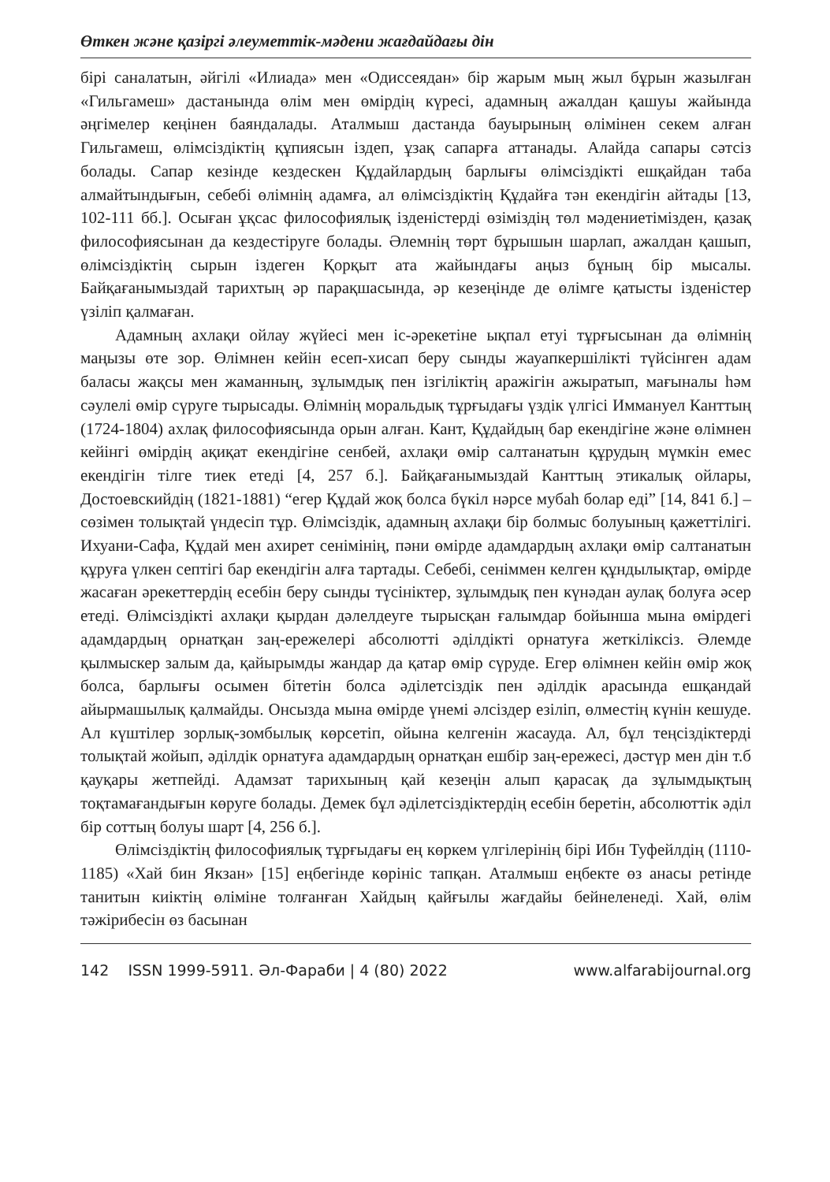Өткен және қазіргі әлеуметтік-мәдени жағдайдағы дін
бірі саналатын, әйгілі «Илиада» мен «Одиссеядан» бір жарым мың жыл бұрын жазылған «Гильгамеш» дастанында өлім мен өмірдің күресі, адамның ажалдан қашуы жайында әңгімелер кеңінен баяндалады. Аталмыш дастанда бауырының өлімінен секем алған Гильгамеш, өлімсіздіктің құпиясын іздеп, ұзақ сапарға аттанады. Алайда сапары сәтсіз болады. Сапар кезінде кездескен Құдайлардың барлығы өлімсіздікті ешқайдан таба алмайтындығын, себебі өлімнің адамға, ал өлімсіздіктің Құдайға тән екендігін айтады [13, 102-111 бб.]. Осыған ұқсас философиялық ізденістерді өзіміздің төл мәдениетімізден, қазақ философиясынан да кездестіруге болады. Әлемнің төрт бұрышын шарлап, ажалдан қашып, өлімсіздіктің сырын іздеген Қорқыт ата жайындағы аңыз бұның бір мысалы. Байқағанымыздай тарихтың әр парақшасында, әр кезеңінде де өлімге қатысты ізденістер үзіліп қалмаған.
Адамның ахлақи ойлау жүйесі мен іс-әрекетіне ықпал етуі тұрғысынан да өлімнің маңызы өте зор. Өлімнен кейін есеп-хисап беру сынды жауапкершілікті түйсінген адам баласы жақсы мен жаманның, зұлымдық пен ізгіліктің аражігін ажыратып, мағыналы һәм сәулелі өмір сүруге тырысады. Өлімнің моральдық тұрғыдағы үздік үлгісі Иммануел Канттың (1724-1804) ахлақ философиясында орын алған. Кант, Құдайдың бар екендігіне және өлімнен кейінгі өмірдің ақиқат екендігіне сенбей, ахлақи өмір салтанатын құрудың мүмкін емес екендігін тілге тиек етеді [4, 257 б.]. Байқағанымыздай Канттың этикалық ойлары, Достоевскийдің (1821-1881) “егер Құдай жоқ болса бүкіл нәрсе мубаһ болар еді” [14, 841 б.] – сөзімен толықтай үндесіп тұр. Өлімсіздік, адамның ахлақи бір болмыс болуының қажеттілігі. Ихуани-Сафа, Құдай мен ахирет сенімінің, пәни өмірде адамдардың ахлақи өмір салтанатын құруға үлкен септігі бар екендігін алға тартады. Себебі, сеніммен келген құндылықтар, өмірде жасаған әрекеттердің есебін беру сынды түсініктер, зұлымдық пен күнәдан аулақ болуға әсер етеді. Өлімсіздікті ахлақи қырдан дәлелдеуге тырысқан ғалымдар бойынша мына өмірдегі адамдардың орнатқан заң-ережелері абсолютті әділдікті орнатуға жеткіліксіз. Әлемде қылмыскер залым да, қайырымды жандар да қатар өмір сүруде. Егер өлімнен кейін өмір жоқ болса, барлығы осымен бітетін болса әділетсіздік пен әділдік арасында ешқандай айырмашылық қалмайды. Онсызда мына өмірде үнемі әлсіздер езіліп, өлместің күнін кешуде. Ал күштілер зорлық-зомбылық көрсетіп, ойына келгенін жасауда. Ал, бұл теңсіздіктерді толықтай жойып, әділдік орнатуға адамдардың орнатқан ешбір заң-ережесі, дәстүр мен дін т.б қауқары жетпейді. Адамзат тарихының қай кезеңін алып қарасақ да зұлымдықтың тоқтамағандығын көруге болады. Демек бұл әділетсіздіктердің есебін беретін, абсолюттік әділ бір соттың болуы шарт [4, 256 б.].
Өлімсіздіктің философиялық тұрғыдағы ең көркем үлгілерінің бірі Ибн Туфейлдің (1110-1185) «Хай бин Якзан» [15] еңбегінде көрініс тапқан. Аталмыш еңбекте өз анасы ретінде танитын киіктің өліміне толғанған Хайдың қайғылы жағдайы бейнеленеді. Хай, өлім тәжірибесін өз басынан
142 ISSN 1999-5911. Әл-Фараби | 4 (80) 2022 www.alfarabijournal.org